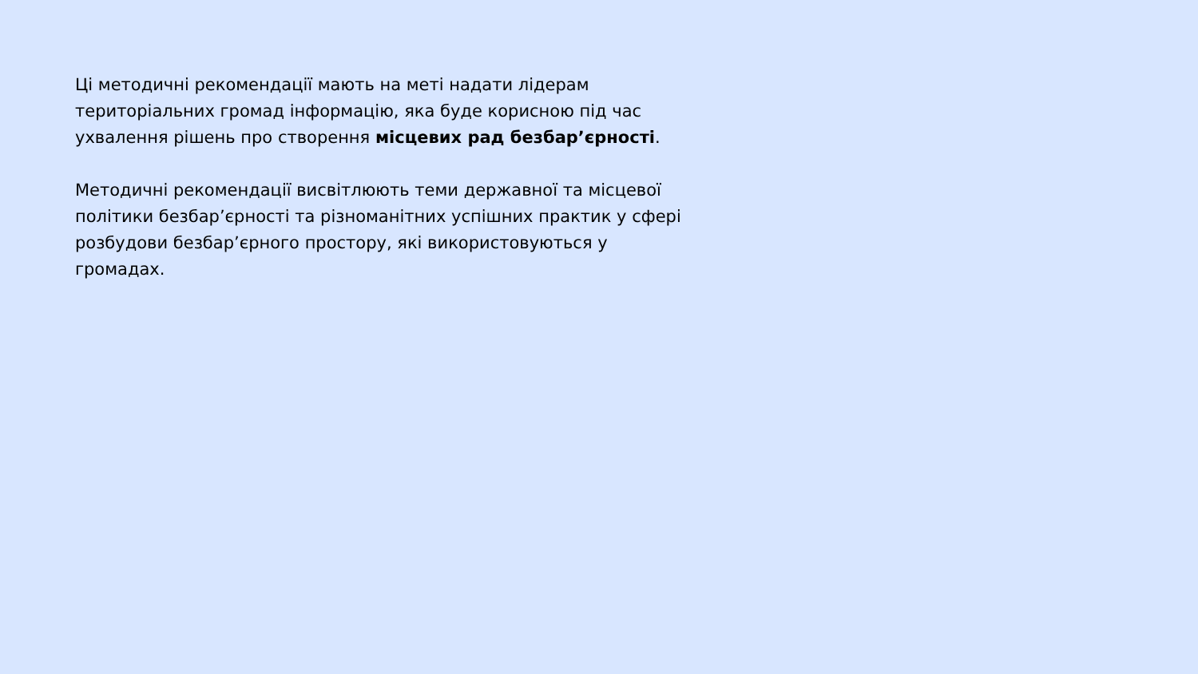Ці методичні рекомендації мають на меті надати лідерам територіальних громад інформацію, яка буде корисною під час ухвалення рішень про створення місцевих рад безбар’єрності.
Методичні рекомендації висвітлюють теми державної та місцевої політики безбар’єрності та різноманітних успішних практик у сфері розбудови безбар’єрного простору, які використовуються у громадах.